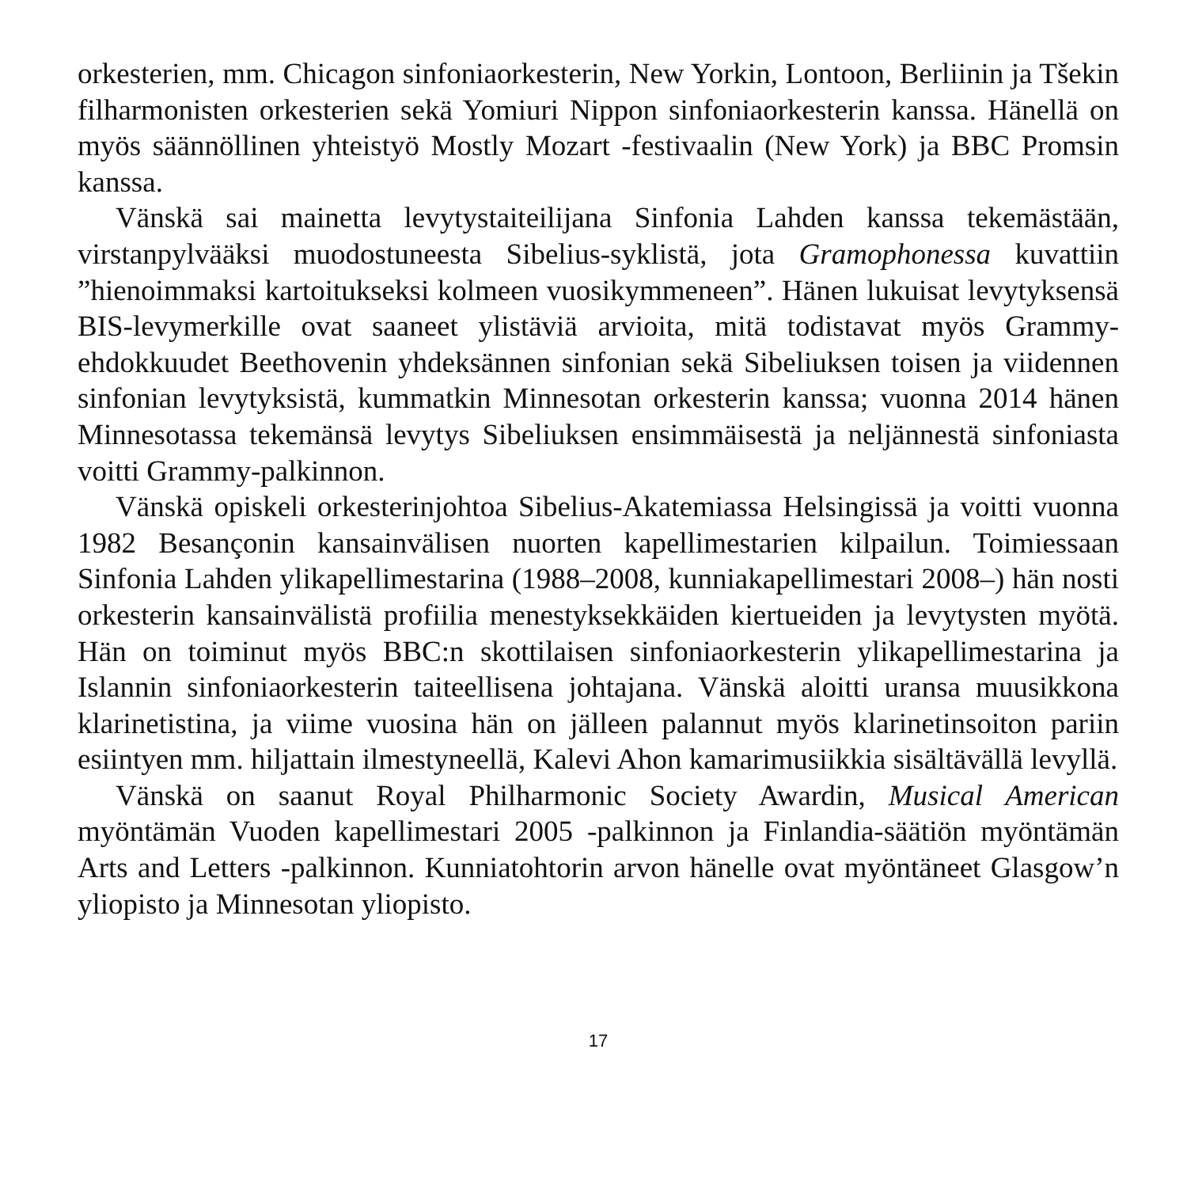orkesterien, mm. Chicagon sinfoniaorkesterin, New Yorkin, Lontoon, Berliinin ja Tšekin filharmonisten orkesterien sekä Yomiuri Nippon sinfoniaorkesterin kanssa. Hänellä on myös säännöllinen yhteistyö Mostly Mozart -festivaalin (New York) ja BBC Promsin kanssa.
Vänskä sai mainetta levytystaiteilijana Sinfonia Lahden kanssa tekemästään, virstanpylvääksi muodostuneesta Sibelius-syklistä, jota Gramophonessa kuvattiin ”hienoimmaksi kartoitukseksi kolmeen vuosikymmeneen”. Hänen lukuisat levytyksensä BIS-levymerkille ovat saaneet ylistäviä arvioita, mitä todistavat myös Grammy-ehdokkuudet Beethovenin yhdeksännen sinfonian sekä Sibeliuksen toisen ja viidennen sinfonian levytyksistä, kummatkin Minnesotan orkesterin kanssa; vuonna 2014 hänen Minnesotassa tekemänsä levytys Sibeliuksen ensimmäisestä ja neljännestä sinfoniasta voitti Grammy-palkinnon.
Vänskä opiskeli orkesterinjohtoa Sibelius-Akatemiassa Helsingissä ja voitti vuonna 1982 Besançonin kansainvälisen nuorten kapellimestarien kilpailun. Toimiessaan Sinfonia Lahden ylikapellimestarina (1988–2008, kunniakapellimestari 2008–) hän nosti orkesterin kansainvälistä profiilia menestyksekkäiden kiertueiden ja levytysten myötä. Hän on toiminut myös BBC:n skottilaisen sinfoniaorkesterin ylikapellimestarina ja Islannin sinfoniaorkesterin taiteellisena johtajana. Vänskä aloitti uransa muusikkona klarinetistina, ja viime vuosina hän on jälleen palannut myös klarinetinsoiton pariin esiintyen mm. hiljattain ilmestyneellä, Kalevi Ahon kamarimusiikkia sisältävällä levyllä.
Vänskä on saanut Royal Philharmonic Society Awardin, Musical American myöntämän Vuoden kapellimestari 2005 -palkinnon ja Finlandia-säätiön myöntämän Arts and Letters -palkinnon. Kunniatohtorin arvon hänelle ovat myöntäneet Glasgow’n yliopisto ja Minnesotan yliopisto.
17